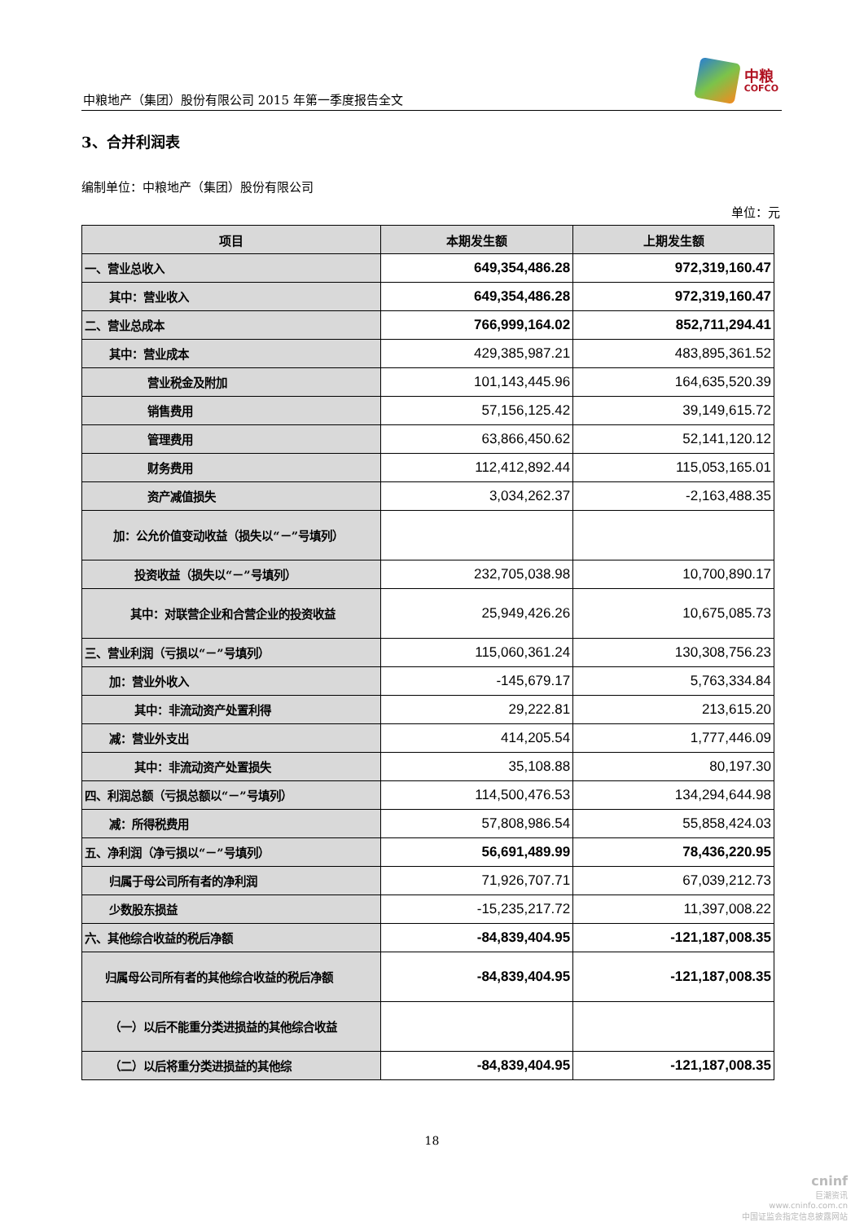中粮地产（集团）股份有限公司 2015 年第一季度报告全文
中粮
COFCO
3、合并利润表
编制单位：中粮地产（集团）股份有限公司
单位：元
| 项目 | 本期发生额 | 上期发生额 |
| --- | --- | --- |
| 一、营业总收入 | 649,354,486.28 | 972,319,160.47 |
| 其中：营业收入 | 649,354,486.28 | 972,319,160.47 |
| 二、营业总成本 | 766,999,164.02 | 852,711,294.41 |
| 其中：营业成本 | 429,385,987.21 | 483,895,361.52 |
| 营业税金及附加 | 101,143,445.96 | 164,635,520.39 |
| 销售费用 | 57,156,125.42 | 39,149,615.72 |
| 管理费用 | 63,866,450.62 | 52,141,120.12 |
| 财务费用 | 112,412,892.44 | 115,053,165.01 |
| 资产减值损失 | 3,034,262.37 | -2,163,488.35 |
| 加：公允价值变动收益（损失以“－”号填列） | | |
| 投资收益（损失以“－”号填列） | 232,705,038.98 | 10,700,890.17 |
| 其中：对联营企业和合营企业的投资收益 | 25,949,426.26 | 10,675,085.73 |
| 三、营业利润（亏损以“－”号填列） | 115,060,361.24 | 130,308,756.23 |
| 加：营业外收入 | -145,679.17 | 5,763,334.84 |
| 其中：非流动资产处置利得 | 29,222.81 | 213,615.20 |
| 减：营业外支出 | 414,205.54 | 1,777,446.09 |
| 其中：非流动资产处置损失 | 35,108.88 | 80,197.30 |
| 四、利润总额（亏损总额以“－”号填列） | 114,500,476.53 | 134,294,644.98 |
| 减：所得税费用 | 57,808,986.54 | 55,858,424.03 |
| 五、净利润（净亏损以“－”号填列） | 56,691,489.99 | 78,436,220.95 |
| 归属于母公司所有者的净利润 | 71,926,707.71 | 67,039,212.73 |
| 少数股东损益 | -15,235,217.72 | 11,397,008.22 |
| 六、其他综合收益的税后净额 | -84,839,404.95 | -121,187,008.35 |
| 归属母公司所有者的其他综合收益的税后净额 | -84,839,404.95 | -121,187,008.35 |
| （一）以后不能重分类进损益的其他综合收益 | | |
| （二）以后将重分类进损益的其他综 | -84,839,404.95 | -121,187,008.35 |
18
cninf
巨潮资讯
www.cninfo.com.cn
中国证监会指定信息披露网站